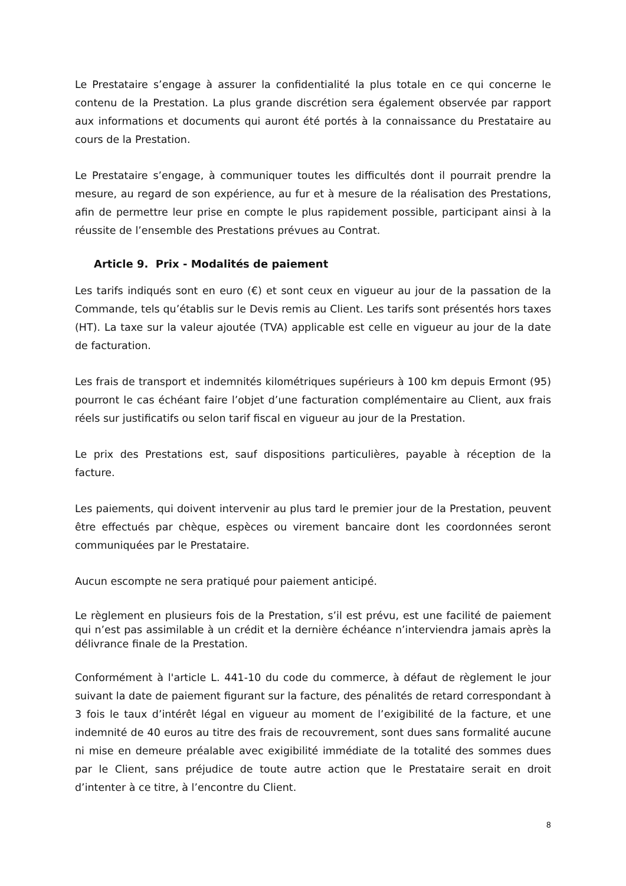Le Prestataire s’engage à assurer la confidentialité la plus totale en ce qui concerne le contenu de la Prestation. La plus grande discrétion sera également observée par rapport aux informations et documents qui auront été portés à la connaissance du Prestataire au cours de la Prestation.
Le Prestataire s’engage, à communiquer toutes les difficultés dont il pourrait prendre la mesure, au regard de son expérience, au fur et à mesure de la réalisation des Prestations, afin de permettre leur prise en compte le plus rapidement possible, participant ainsi à la réussite de l’ensemble des Prestations prévues au Contrat.
Article 9. Prix - Modalités de paiement
Les tarifs indiqués sont en euro (€) et sont ceux en vigueur au jour de la passation de la Commande, tels qu’établis sur le Devis remis au Client. Les tarifs sont présentés hors taxes (HT). La taxe sur la valeur ajoutée (TVA) applicable est celle en vigueur au jour de la date de facturation.
Les frais de transport et indemnités kilométriques supérieurs à 100 km depuis Ermont (95) pourront le cas échéant faire l’objet d’une facturation complémentaire au Client, aux frais réels sur justificatifs ou selon tarif fiscal en vigueur au jour de la Prestation.
Le prix des Prestations est, sauf dispositions particulières, payable à réception de la facture.
Les paiements, qui doivent intervenir au plus tard le premier jour de la Prestation, peuvent être effectués par chèque, espèces ou virement bancaire dont les coordonnées seront communiquées par le Prestataire.
Aucun escompte ne sera pratiqué pour paiement anticipé.
Le règlement en plusieurs fois de la Prestation, s’il est prévu, est une facilité de paiement qui n’est pas assimilable à un crédit et la dernière échéance n’interviendra jamais après la délivrance finale de la Prestation.
Conformément à l'article L. 441-10 du code du commerce, à défaut de règlement le jour suivant la date de paiement figurant sur la facture, des pénalités de retard correspondant à 3 fois le taux d’intérêt légal en vigueur au moment de l’exigibilité de la facture, et une indemnité de 40 euros au titre des frais de recouvrement, sont dues sans formalité aucune ni mise en demeure préalable avec exigibilité immédiate de la totalité des sommes dues par le Client, sans préjudice de toute autre action que le Prestataire serait en droit d’intenter à ce titre, à l’encontre du Client.
8